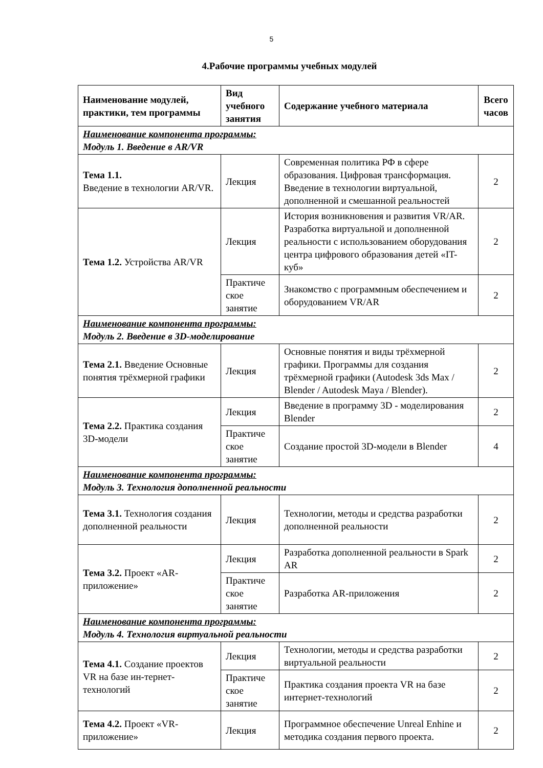5
4.Рабочие программы учебных модулей
| Наименование модулей, практики, тем программы | Вид учебного занятия | Содержание учебного материала | Всего часов |
| --- | --- | --- | --- |
| Наименование компонента программы: Модуль 1. Введение в AR/VR | | | |
| Тема 1.1. Введение в технологии AR/VR. | Лекция | Современная политика РФ в сфере образования. Цифровая трансформация. Введение в технологии виртуальной, дополненной и смешанной реальностей | 2 |
| Тема 1.2. Устройства AR/VR | Лекция | История возникновения и развития VR/AR. Разработка виртуальной и дополненной реальности с использованием оборудования центра цифрового образования детей «IT-куб» | 2 |
| | Практиче ское занятие | Знакомство с программным обеспечением и оборудованием VR/AR | 2 |
| Наименование компонента программы: Модуль 2. Введение в 3D-моделирование | | | |
| Тема 2.1. Введение Основные понятия трёхмерной графики | Лекция | Основные понятия и виды трёхмерной графики. Программы для создания трёхмерной графики (Autodesk 3ds Max / Blender / Autodesk Maya / Blender). | 2 |
| Тема 2.2. Практика создания 3D-модели | Лекция | Введение в программу 3D - моделирования Blender | 2 |
| | Практиче ское занятие | Создание простой 3D-модели в Blender | 4 |
| Наименование компонента программы: Модуль 3. Технология дополненной реальности | | | |
| Тема 3.1. Технология создания дополненной реальности | Лекция | Технологии, методы и средства разработки дополненной реальности | 2 |
| Тема 3.2. Проект «AR-приложение» | Лекция | Разработка дополненной реальности в Spark AR | 2 |
| | Практиче ское занятие | Разработка AR-приложения | 2 |
| Наименование компонента программы: Модуль 4. Технология виртуальной реальности | | | |
| Тема 4.1. Создание проектов VR на базе ин-тернет-технологий | Лекция | Технологии, методы и средства разработки виртуальной реальности | 2 |
| | Практиче ское занятие | Практика создания проекта VR на базе интернет-технологий | 2 |
| Тема 4.2. Проект «VR-приложение» | Лекция | Программное обеспечение Unreal Enhine и методика создания первого проекта. | 2 |